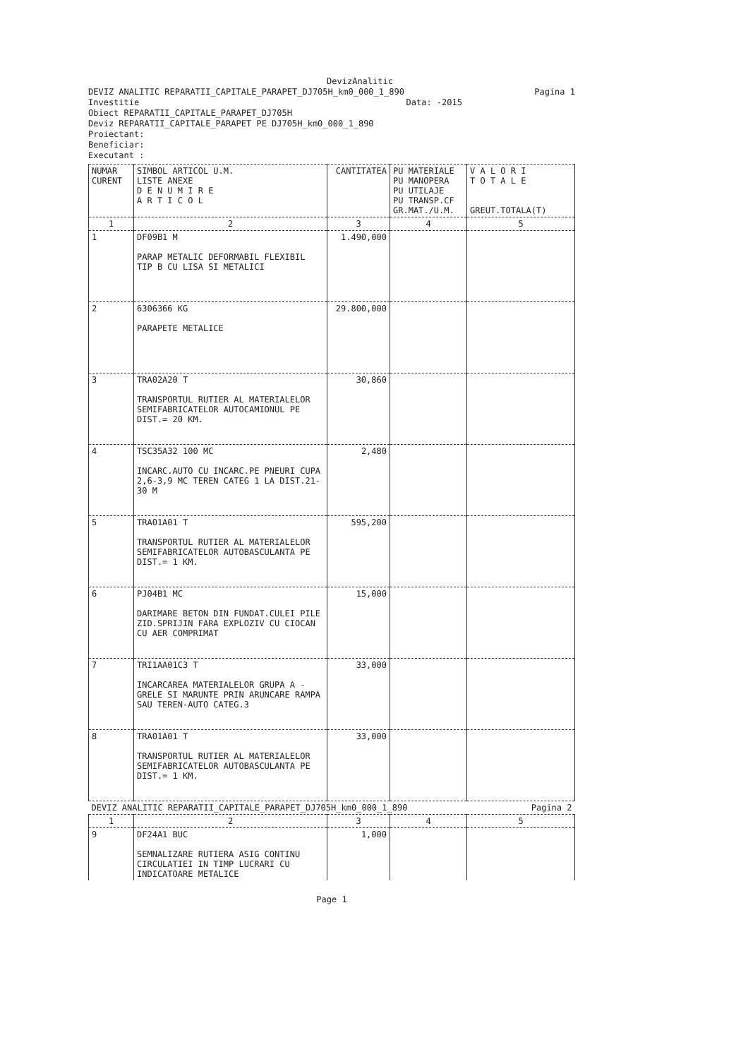DevizAnalitic
DEVIZ ANALITIC REPARATII_CAPITALE_PARAPET_DJ705H_km0_000_1_890 Pagina 1
Investitie Data: -2015
Obiect REPARATII_CAPITALE_PARAPET_DJ705H
Deviz REPARATII_CAPITALE_PARAPET PE DJ705H_km0_000_1_890
Proiectant:
Beneficiar:
Executant :
| NUMAR CURENT | SIMBOL ARTICOL U.M. LISTE ANEXE D E N U M I R E A R T I C O L | CANTITATEA | PU MATERIALE PU MANOPERA PU UTILAJE PU TRANSP.CF GR.MAT./U.M. | V A L O R I T O T A L E GREUT.TOTALA(T) |
| --- | --- | --- | --- | --- |
| 1 | 2 | 3 | 4 | 5 |
| 1 | DF09B1 M PARAP METALIC DEFORMABIL FLEXIBIL TIP B CU LISA SI METALICI | 1.490,000 | | |
| 2 | 6306366 KG PARAPETE METALICE | 29.800,000 | | |
| 3 | TRA02A20 T TRANSPORTUL RUTIER AL MATERIALELOR SEMIFABRICATELOR AUTOCAMIONUL PE DIST.= 20 KM. | 30,860 | | |
| 4 | TSC35A32 100 MC INCARC.AUTO CU INCARC.PE PNEURI CUPA 2,6-3,9 MC TEREN CATEG 1 LA DIST.21-30 M | 2,480 | | |
| 5 | TRA01A01 T TRANSPORTUL RUTIER AL MATERIALELOR SEMIFABRICATELOR AUTOBASCULANTA PE DIST.= 1 KM. | 595,200 | | |
| 6 | PJ04B1 MC DARIMARE BETON DIN FUNDAT.CULEI PILE ZID.SPRIJIN FARA EXPLOZIV CU CIOCAN CU AER COMPRIMAT | 15,000 | | |
| 7 | TRI1AA01C3 T INCARCAREA MATERIALELOR GRUPA A -GRELE SI MARUNTE PRIN ARUNCARE RAMPA SAU TEREN-AUTO CATEG.3 | 33,000 | | |
| 8 | TRA01A01 T TRANSPORTUL RUTIER AL MATERIALELOR SEMIFABRICATELOR AUTOBASCULANTA PE DIST.= 1 KM. | 33,000 | | |
| DEVIZ ANALITIC REPARATII_CAPITALE_PARAPET_DJ705H_km0_000_1_890 Pagina 2 | | | | |
| 1 | 2 | 3 | 4 | 5 |
| 9 | DF24A1 BUC SEMNALIZARE RUTIERA ASIG CONTINU CIRCULATIEI IN TIMP LUCRARI CU INDICATOARE METALICE | 1,000 | | |
Page 1